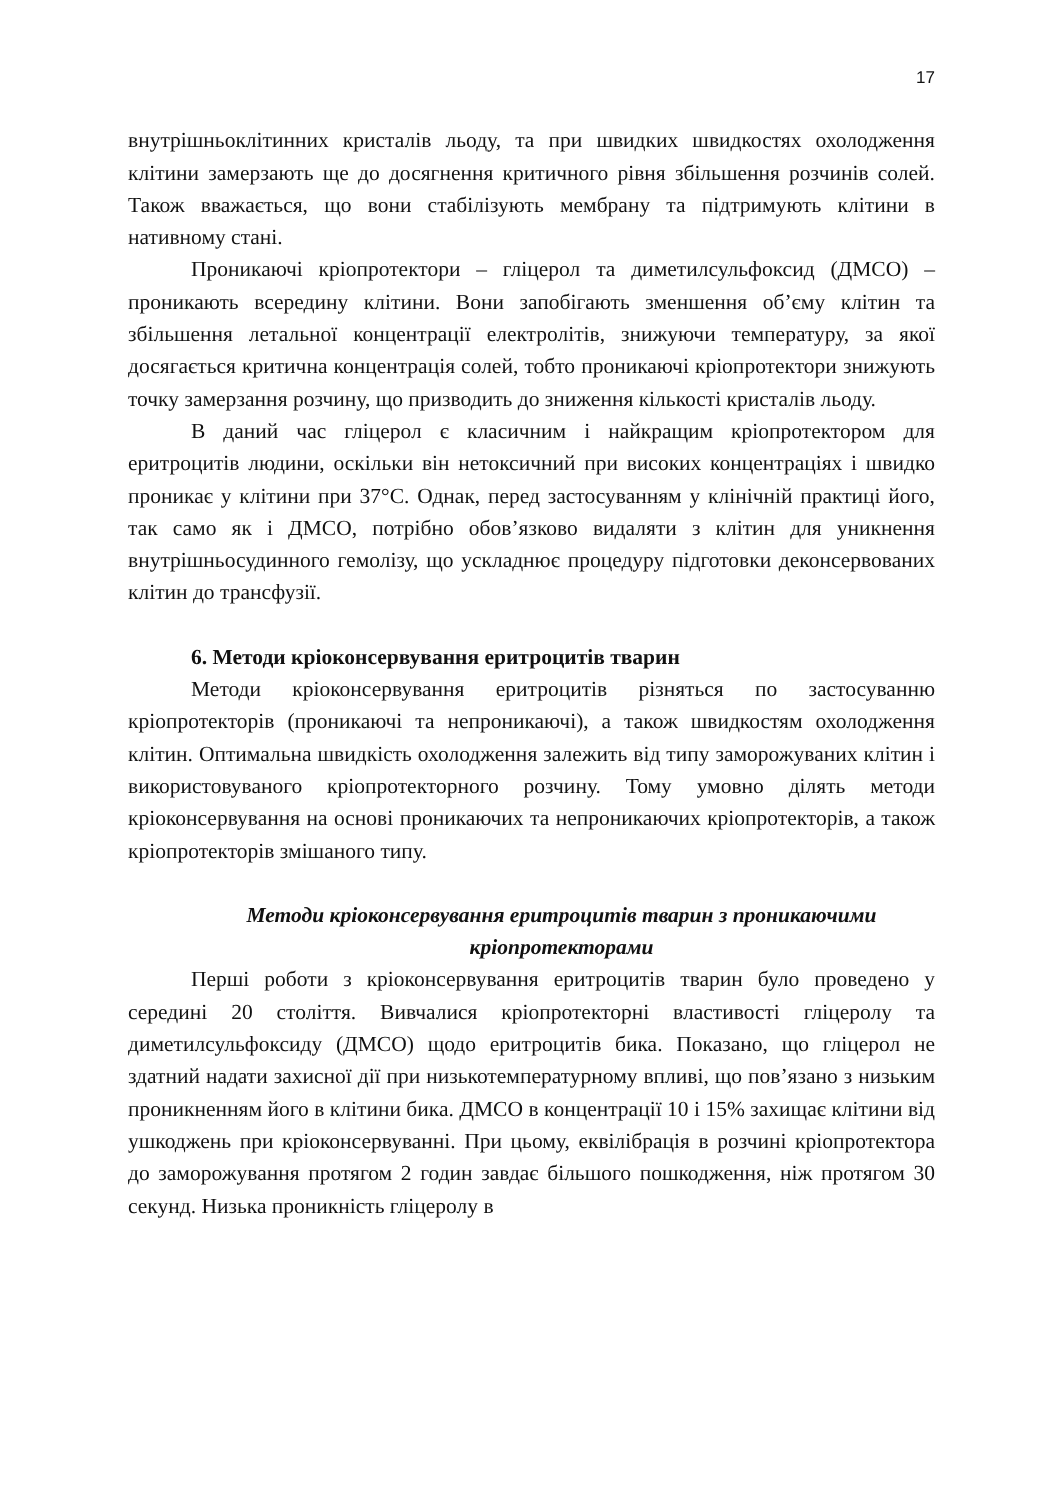17
внутрішньоклітинних кристалів льоду, та при швидких швидкостях охолодження клітини замерзають ще до досягнення критичного рівня збільшення розчинів солей. Також вважається, що вони стабілізують мембрану та підтримують клітини в нативному стані.
Проникаючі кріопротектори – гліцерол та диметилсульфоксид (ДМСО) – проникають всередину клітини. Вони запобігають зменшення об’єму клітин та збільшення летальної концентрації електролітів, знижуючи температуру, за якої досягається критична концентрація солей, тобто проникаючі кріопротектори знижують точку замерзання розчину, що призводить до зниження кількості кристалів льоду.
В даний час гліцерол є класичним і найкращим кріопротектором для еритроцитів людини, оскільки він нетоксичний при високих концентраціях і швидко проникає у клітини при 37°С. Однак, перед застосуванням у клінічній практиці його, так само як і ДМСО, потрібно обов’язково видаляти з клітин для уникнення внутрішньосудинного гемолізу, що ускладнює процедуру підготовки деконсервованих клітин до трансфузії.
6. Методи кріоконсервування еритроцитів тварин
Методи кріоконсервування еритроцитів різняться по застосуванню кріопротекторів (проникаючі та непроникаючі), а також швидкостям охолодження клітин. Оптимальна швидкість охолодження залежить від типу заморожуваних клітин і використовуваного кріопротекторного розчину. Тому умовно ділять методи кріоконсервування на основі проникаючих та непроникаючих кріопротекторів, а також кріопротекторів змішаного типу.
Методи кріоконсервування еритроцитів тварин з проникаючими кріопротекторами
Перші роботи з кріоконсервування еритроцитів тварин було проведено у середині 20 століття. Вивчалися кріопротекторні властивості гліцеролу та диметилсульфоксиду (ДМСО) щодо еритроцитів бика. Показано, що гліцерол не здатний надати захисної дії при низькотемпературному впливі, що пов’язано з низьким проникненням його в клітини бика. ДМСО в концентрації 10 і 15% захищає клітини від ушкоджень при кріоконсервуванні. При цьому, еквілібрація в розчині кріопротектора до заморожування протягом 2 годин завдає більшого пошкодження, ніж протягом 30 секунд. Низька проникність гліцеролу в